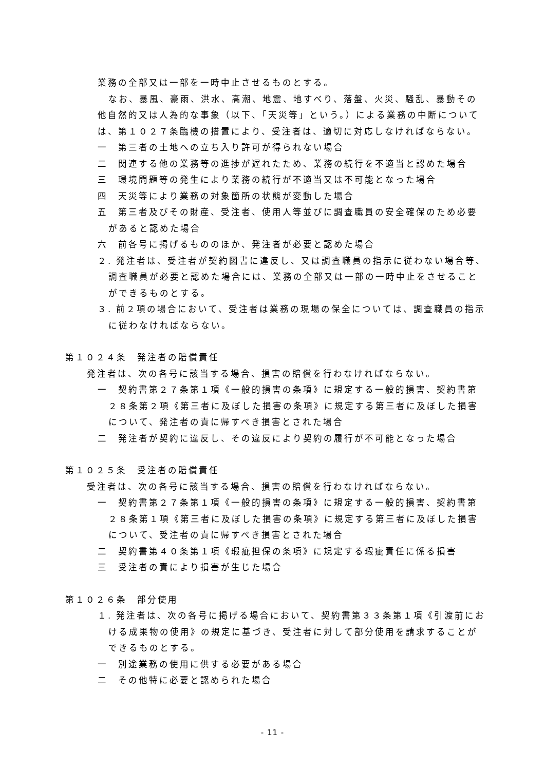業務の全部又は一部を一時中止させるものとする。
なお、暴風、豪雨、洪水、高潮、地震、地すべり、落盤、火災、騒乱、暴動その他自然的又は人為的な事象（以下、「天災等」という。）による業務の中断については、第１０２７条臨機の措置により、受注者は、適切に対応しなければならない。
一　第三者の土地への立ち入り許可が得られない場合
二　関連する他の業務等の進捗が遅れたため、業務の続行を不適当と認めた場合
三　環境問題等の発生により業務の続行が不適当又は不可能となった場合
四　天災等により業務の対象箇所の状態が変動した場合
五　第三者及びその財産、受注者、使用人等並びに調査職員の安全確保のため必要があると認めた場合
六　前各号に掲げるもののほか、発注者が必要と認めた場合
２. 発注者は、受注者が契約図書に違反し、又は調査職員の指示に従わない場合等、調査職員が必要と認めた場合には、業務の全部又は一部の一時中止をさせることができるものとする。
３. 前２項の場合において、受注者は業務の現場の保全については、調査職員の指示に従わなければならない。
第１０２４条　発注者の賠償責任
発注者は、次の各号に該当する場合、損害の賠償を行わなければならない。
一　契約書第２７条第１項《一般的損害の条項》に規定する一般的損害、契約書第２８条第２項《第三者に及ぼした損害の条項》に規定する第三者に及ぼした損害について、発注者の責に帰すべき損害とされた場合
二　発注者が契約に違反し、その違反により契約の履行が不可能となった場合
第１０２５条　受注者の賠償責任
受注者は、次の各号に該当する場合、損害の賠償を行わなければならない。
一　契約書第２７条第１項《一般的損害の条項》に規定する一般的損害、契約書第２８条第１項《第三者に及ぼした損害の条項》に規定する第三者に及ぼした損害について、受注者の責に帰すべき損害とされた場合
二　契約書第４０条第１項《瑕疵担保の条項》に規定する瑕疵責任に係る損害
三　受注者の責により損害が生じた場合
第１０２６条　部分使用
１. 発注者は、次の各号に掲げる場合において、契約書第３３条第１項《引渡前における成果物の使用》の規定に基づき、受注者に対して部分使用を請求することができるものとする。
一　別途業務の使用に供する必要がある場合
二　その他特に必要と認められた場合
- 11 -